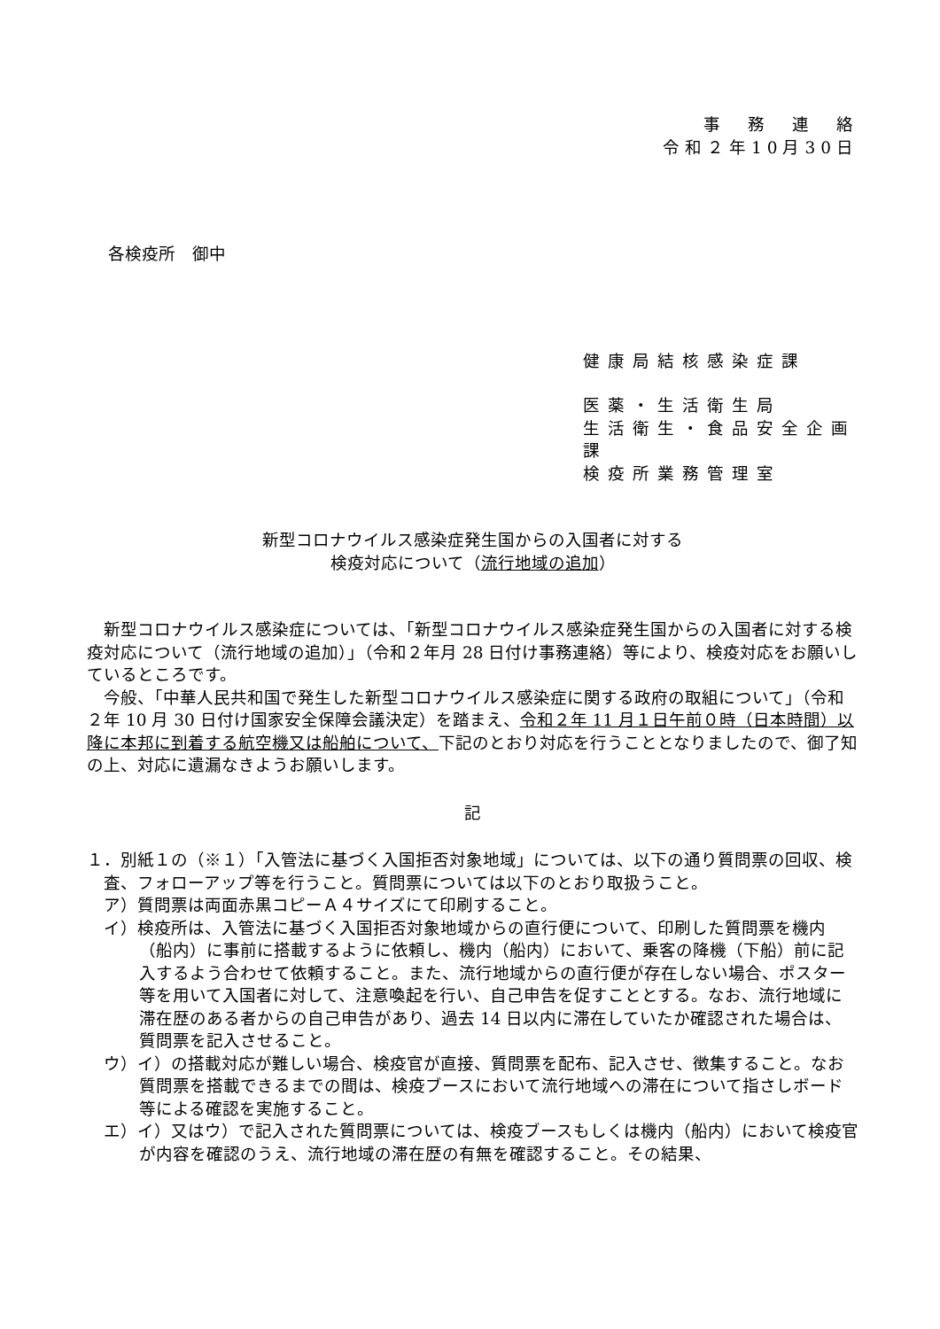事　務　連　絡
令和２年10月30日
各検疫所　御中
健康局結核感染症課
医薬・生活衛生局
生活衛生・食品安全企画課
検疫所業務管理室
新型コロナウイルス感染症発生国からの入国者に対する
検疫対応について（流行地域の追加）
新型コロナウイルス感染症については、「新型コロナウイルス感染症発生国からの入国者に対する検疫対応について（流行地域の追加）」（令和２年月 28 日付け事務連絡）等により、検疫対応をお願いしているところです。
今般、「中華人民共和国で発生した新型コロナウイルス感染症に関する政府の取組について」（令和２年 10 月 30 日付け国家安全保障会議決定）を踏まえ、令和２年 11 月１日午前０時（日本時間）以降に本邦に到着する航空機又は船舶について、下記のとおり対応を行うこととなりましたので、御了知の上、対応に遺漏なきようお願いします。
記
１．別紙１の（※１）「入管法に基づく入国拒否対象地域」については、以下の通り質問票の回収、検査、フォローアップ等を行うこと。質問票については以下のとおり取扱うこと。
ア）質問票は両面赤黒コピーＡ４サイズにて印刷すること。
イ）検疫所は、入管法に基づく入国拒否対象地域からの直行便について、印刷した質問票を機内（船内）に事前に搭載するように依頼し、機内（船内）において、乗客の降機（下船）前に記入するよう合わせて依頼すること。また、流行地域からの直行便が存在しない場合、ポスター等を用いて入国者に対して、注意喚起を行い、自己申告を促すこととする。なお、流行地域に滞在歴のある者からの自己申告があり、過去 14 日以内に滞在していたか確認された場合は、質問票を記入させること。
ウ）イ）の搭載対応が難しい場合、検疫官が直接、質問票を配布、記入させ、徴集すること。なお質問票を搭載できるまでの間は、検疫ブースにおいて流行地域への滞在について指さしボード等による確認を実施すること。
エ）イ）又はウ）で記入された質問票については、検疫ブースもしくは機内（船内）において検疫官が内容を確認のうえ、流行地域の滞在歴の有無を確認すること。その結果、